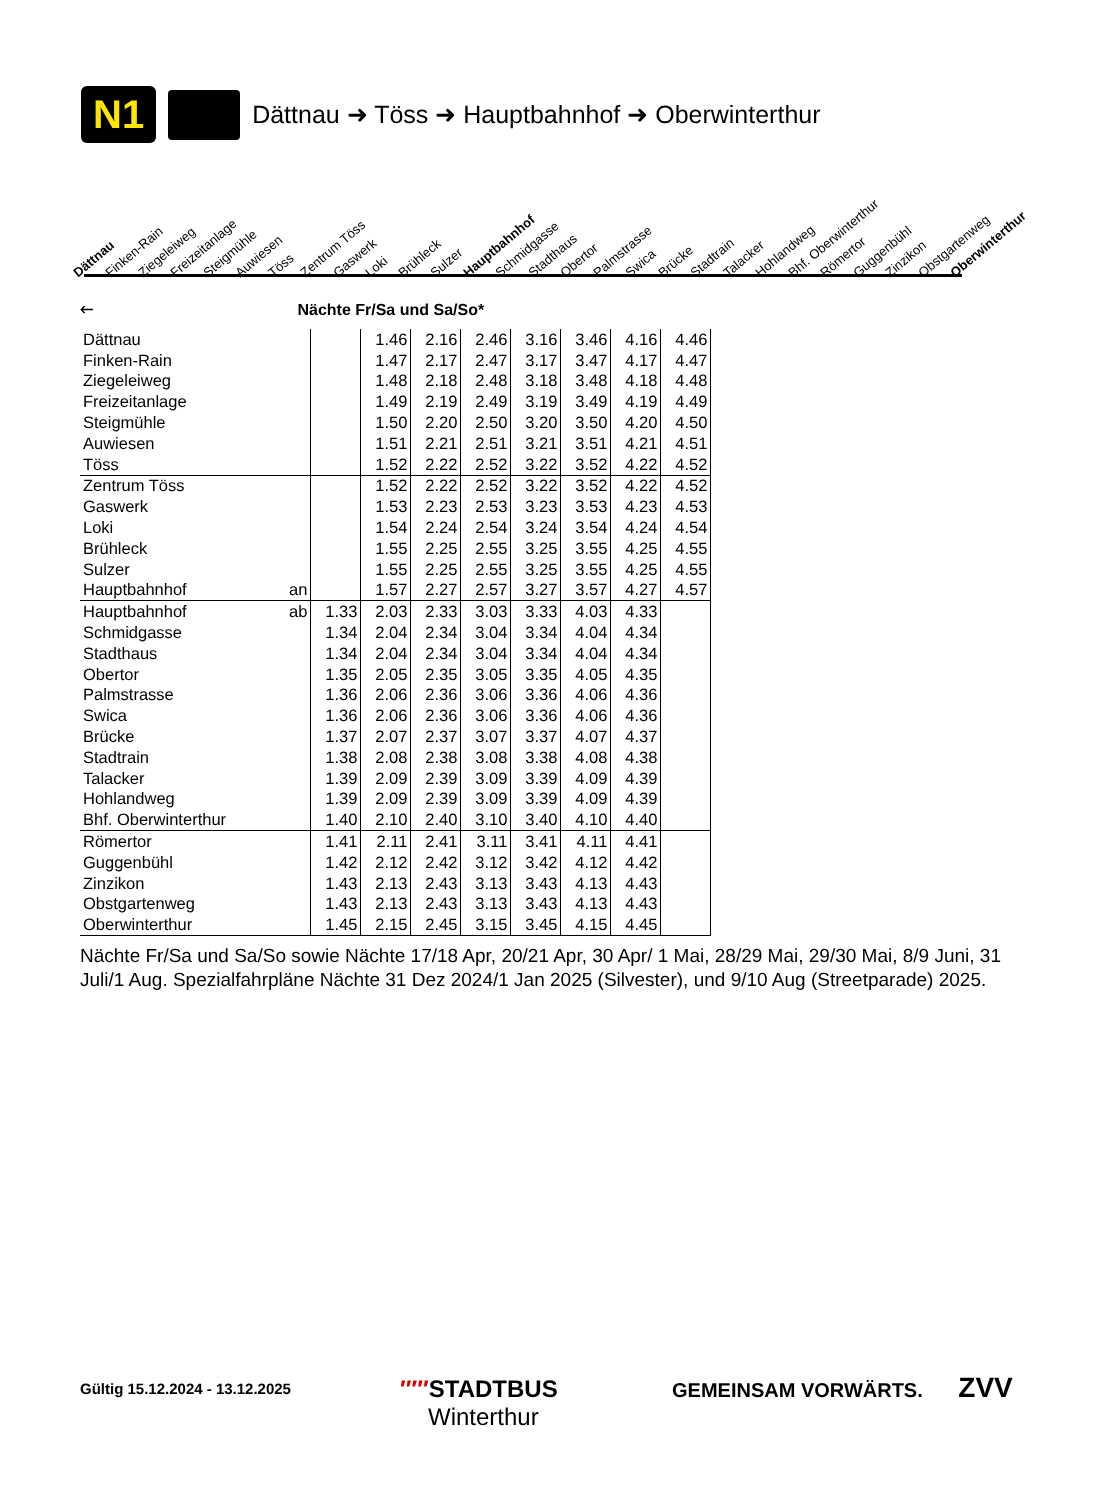N1
Dättnau ➜ Töss ➜ Hauptbahnhof ➜ Oberwinterthur
Dättnau Finken-Rain Ziegeleiweg Freizeitanlage Steigmühle Auwiesen Töss Zentrum Töss Gaswerk Loki Brühleck Sulzer Hauptbahnhof Schmidgasse Stadthaus Obertor Palmstrasse Swica Brücke Stadtrain Talacker Hohlandweg Bhf. Oberwinterthur Römertor Guggenbühl Zinzikon Obstgartenweg Oberwinterthur
🡐 Nächte Fr/Sa und Sa/So*
| Dättnau | | | 1.46 | 2.16 | 2.46 | 3.16 | 3.46 | 4.16 | 4.46 |
| Finken-Rain | | | 1.47 | 2.17 | 2.47 | 3.17 | 3.47 | 4.17 | 4.47 |
| Ziegeleiweg | | | 1.48 | 2.18 | 2.48 | 3.18 | 3.48 | 4.18 | 4.48 |
| Freizeitanlage | | | 1.49 | 2.19 | 2.49 | 3.19 | 3.49 | 4.19 | 4.49 |
| Steigmühle | | | 1.50 | 2.20 | 2.50 | 3.20 | 3.50 | 4.20 | 4.50 |
| Auwiesen | | | 1.51 | 2.21 | 2.51 | 3.21 | 3.51 | 4.21 | 4.51 |
| Töss | | | 1.52 | 2.22 | 2.52 | 3.22 | 3.52 | 4.22 | 4.52 |
| Zentrum Töss | | | 1.52 | 2.22 | 2.52 | 3.22 | 3.52 | 4.22 | 4.52 |
| Gaswerk | | | 1.53 | 2.23 | 2.53 | 3.23 | 3.53 | 4.23 | 4.53 |
| Loki | | | 1.54 | 2.24 | 2.54 | 3.24 | 3.54 | 4.24 | 4.54 |
| Brühleck | | | 1.55 | 2.25 | 2.55 | 3.25 | 3.55 | 4.25 | 4.55 |
| Sulzer | | | 1.55 | 2.25 | 2.55 | 3.25 | 3.55 | 4.25 | 4.55 |
| Hauptbahnhof | an | | 1.57 | 2.27 | 2.57 | 3.27 | 3.57 | 4.27 | 4.57 |
| Hauptbahnhof | ab | 1.33 | 2.03 | 2.33 | 3.03 | 3.33 | 4.03 | 4.33 | |
| Schmidgasse | | 1.34 | 2.04 | 2.34 | 3.04 | 3.34 | 4.04 | 4.34 | |
| Stadthaus | | 1.34 | 2.04 | 2.34 | 3.04 | 3.34 | 4.04 | 4.34 | |
| Obertor | | 1.35 | 2.05 | 2.35 | 3.05 | 3.35 | 4.05 | 4.35 | |
| Palmstrasse | | 1.36 | 2.06 | 2.36 | 3.06 | 3.36 | 4.06 | 4.36 | |
| Swica | | 1.36 | 2.06 | 2.36 | 3.06 | 3.36 | 4.06 | 4.36 | |
| Brücke | | 1.37 | 2.07 | 2.37 | 3.07 | 3.37 | 4.07 | 4.37 | |
| Stadtrain | | 1.38 | 2.08 | 2.38 | 3.08 | 3.38 | 4.08 | 4.38 | |
| Talacker | | 1.39 | 2.09 | 2.39 | 3.09 | 3.39 | 4.09 | 4.39 | |
| Hohlandweg | | 1.39 | 2.09 | 2.39 | 3.09 | 3.39 | 4.09 | 4.39 | |
| Bhf. Oberwinterthur | | 1.40 | 2.10 | 2.40 | 3.10 | 3.40 | 4.10 | 4.40 | |
| Römertor | | 1.41 | 2.11 | 2.41 | 3.11 | 3.41 | 4.11 | 4.41 | |
| Guggenbühl | | 1.42 | 2.12 | 2.42 | 3.12 | 3.42 | 4.12 | 4.42 | |
| Zinzikon | | 1.43 | 2.13 | 2.43 | 3.13 | 3.43 | 4.13 | 4.43 | |
| Obstgartenweg | | 1.43 | 2.13 | 2.43 | 3.13 | 3.43 | 4.13 | 4.43 | |
| Oberwinterthur | | 1.45 | 2.15 | 2.45 | 3.15 | 3.45 | 4.15 | 4.45 | |
Nächte Fr/Sa und Sa/So sowie Nächte 17/18 Apr, 20/21 Apr, 30 Apr/ 1 Mai, 28/29 Mai, 29/30 Mai, 8/9 Juni, 31 Juli/1 Aug. Spezialfahrpläne Nächte 31 Dez 2024/1 Jan 2025 (Silvester), und 9/10 Aug (Streetparade) 2025.
Gültig 15.12.2024 - 13.12.2025
′′′′′STADTBUS
Winterthur
GEMEINSAM VORWÄRTS. ZVV